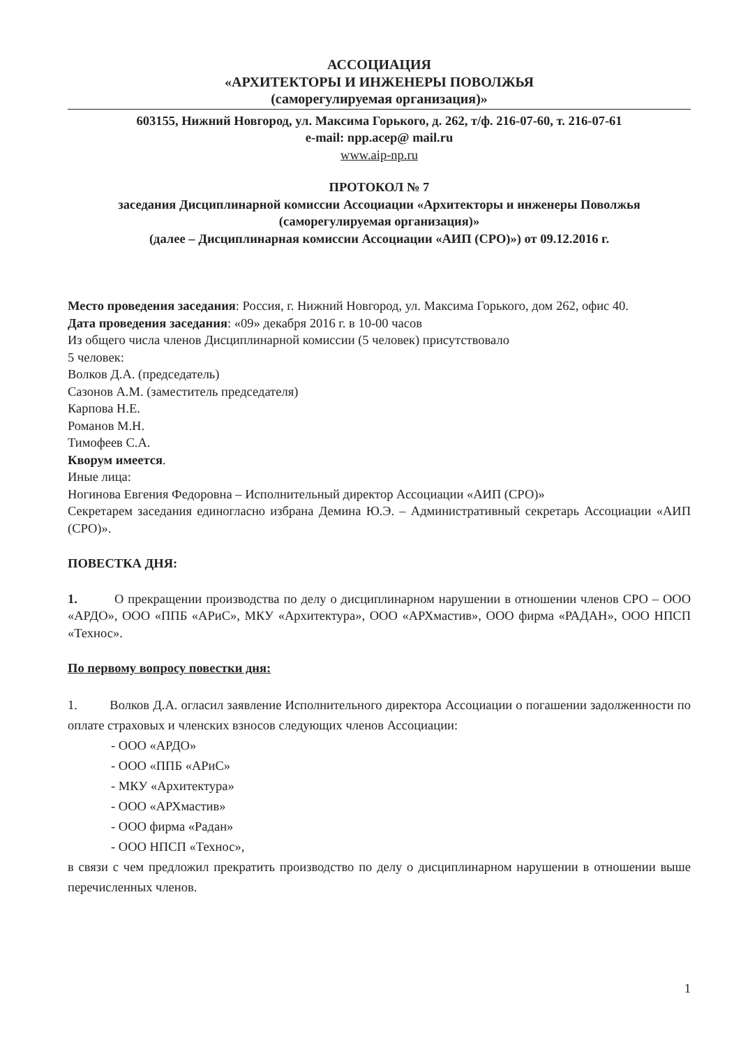АССОЦИАЦИЯ
«АРХИТЕКТОРЫ И ИНЖЕНЕРЫ ПОВОЛЖЬЯ
(саморегулируемая организация)»
603155, Нижний Новгород, ул. Максима Горького, д. 262, т/ф. 216-07-60, т. 216-07-61
e-mail: npp.acep@ mail.ru
www.aip-np.ru
ПРОТОКОЛ № 7
заседания Дисциплинарной комиссии Ассоциации «Архитекторы и инженеры Поволжья
(саморегулируемая организация)»
(далее – Дисциплинарная комиссии Ассоциации «АИП (СРО)») от 09.12.2016 г.
Место проведения заседания: Россия, г. Нижний Новгород, ул. Максима Горького, дом 262, офис 40.
Дата проведения заседания: «09» декабря 2016 г. в 10-00 часов
Из общего числа членов Дисциплинарной комиссии (5 человек) присутствовало
5 человек:
Волков Д.А. (председатель)
Сазонов А.М. (заместитель председателя)
Карпова Н.Е.
Романов М.Н.
Тимофеев С.А.
Кворум имеется.
Иные лица:
Ногинова Евгения Федоровна – Исполнительный директор Ассоциации «АИП (СРО)»
Секретарем заседания единогласно избрана Демина Ю.Э. – Административный секретарь Ассоциации «АИП (СРО)».
ПОВЕСТКА ДНЯ:
1. О прекращении производства по делу о дисциплинарном нарушении в отношении членов СРО – ООО «АРДО», ООО «ППБ «АРиС», МКУ «Архитектура», ООО «АРХмастив», ООО фирма «РАДАН», ООО НПСП «Технос».
По первому вопросу повестки дня:
1. Волков Д.А. огласил заявление Исполнительного директора Ассоциации о погашении задолженности по оплате страховых и членских взносов следующих членов Ассоциации:
- ООО «АРДО»
- ООО «ППБ «АРиС»
- МКУ «Архитектура»
- ООО «АРХмастив»
- ООО фирма «Радан»
- ООО НПСП «Технос»,
в связи с чем предложил прекратить производство по делу о дисциплинарном нарушении в отношении выше перечисленных членов.
1